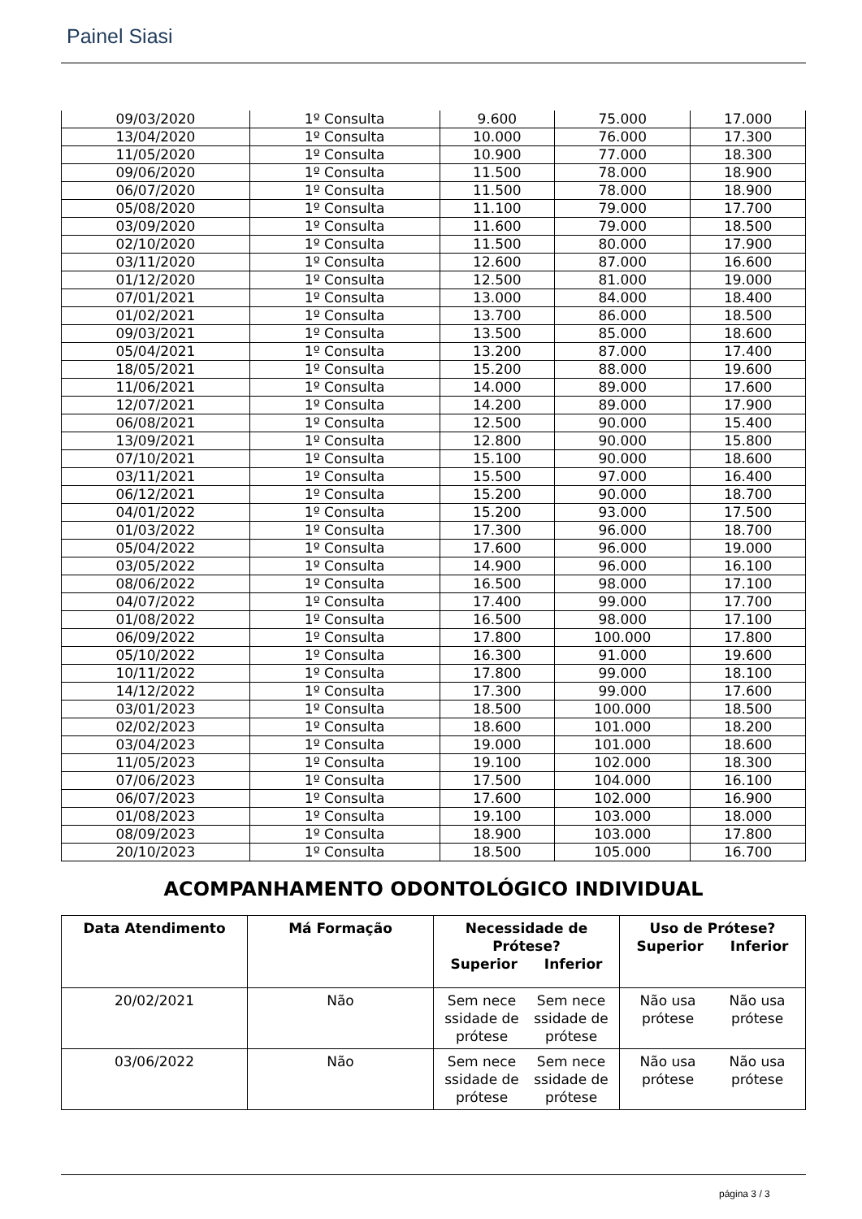Painel Siasi
| 09/03/2020 | 1º Consulta | 9.600 | 75.000 | 17.000 |
| 13/04/2020 | 1º Consulta | 10.000 | 76.000 | 17.300 |
| 11/05/2020 | 1º Consulta | 10.900 | 77.000 | 18.300 |
| 09/06/2020 | 1º Consulta | 11.500 | 78.000 | 18.900 |
| 06/07/2020 | 1º Consulta | 11.500 | 78.000 | 18.900 |
| 05/08/2020 | 1º Consulta | 11.100 | 79.000 | 17.700 |
| 03/09/2020 | 1º Consulta | 11.600 | 79.000 | 18.500 |
| 02/10/2020 | 1º Consulta | 11.500 | 80.000 | 17.900 |
| 03/11/2020 | 1º Consulta | 12.600 | 87.000 | 16.600 |
| 01/12/2020 | 1º Consulta | 12.500 | 81.000 | 19.000 |
| 07/01/2021 | 1º Consulta | 13.000 | 84.000 | 18.400 |
| 01/02/2021 | 1º Consulta | 13.700 | 86.000 | 18.500 |
| 09/03/2021 | 1º Consulta | 13.500 | 85.000 | 18.600 |
| 05/04/2021 | 1º Consulta | 13.200 | 87.000 | 17.400 |
| 18/05/2021 | 1º Consulta | 15.200 | 88.000 | 19.600 |
| 11/06/2021 | 1º Consulta | 14.000 | 89.000 | 17.600 |
| 12/07/2021 | 1º Consulta | 14.200 | 89.000 | 17.900 |
| 06/08/2021 | 1º Consulta | 12.500 | 90.000 | 15.400 |
| 13/09/2021 | 1º Consulta | 12.800 | 90.000 | 15.800 |
| 07/10/2021 | 1º Consulta | 15.100 | 90.000 | 18.600 |
| 03/11/2021 | 1º Consulta | 15.500 | 97.000 | 16.400 |
| 06/12/2021 | 1º Consulta | 15.200 | 90.000 | 18.700 |
| 04/01/2022 | 1º Consulta | 15.200 | 93.000 | 17.500 |
| 01/03/2022 | 1º Consulta | 17.300 | 96.000 | 18.700 |
| 05/04/2022 | 1º Consulta | 17.600 | 96.000 | 19.000 |
| 03/05/2022 | 1º Consulta | 14.900 | 96.000 | 16.100 |
| 08/06/2022 | 1º Consulta | 16.500 | 98.000 | 17.100 |
| 04/07/2022 | 1º Consulta | 17.400 | 99.000 | 17.700 |
| 01/08/2022 | 1º Consulta | 16.500 | 98.000 | 17.100 |
| 06/09/2022 | 1º Consulta | 17.800 | 100.000 | 17.800 |
| 05/10/2022 | 1º Consulta | 16.300 | 91.000 | 19.600 |
| 10/11/2022 | 1º Consulta | 17.800 | 99.000 | 18.100 |
| 14/12/2022 | 1º Consulta | 17.300 | 99.000 | 17.600 |
| 03/01/2023 | 1º Consulta | 18.500 | 100.000 | 18.500 |
| 02/02/2023 | 1º Consulta | 18.600 | 101.000 | 18.200 |
| 03/04/2023 | 1º Consulta | 19.000 | 101.000 | 18.600 |
| 11/05/2023 | 1º Consulta | 19.100 | 102.000 | 18.300 |
| 07/06/2023 | 1º Consulta | 17.500 | 104.000 | 16.100 |
| 06/07/2023 | 1º Consulta | 17.600 | 102.000 | 16.900 |
| 01/08/2023 | 1º Consulta | 19.100 | 103.000 | 18.000 |
| 08/09/2023 | 1º Consulta | 18.900 | 103.000 | 17.800 |
| 20/10/2023 | 1º Consulta | 18.500 | 105.000 | 16.700 |
ACOMPANHAMENTO ODONTOLÓGICO INDIVIDUAL
| Data Atendimento | Má Formação | Necessidade de Prótese? Superior Inferior | Uso de Prótese? Superior Inferior |
| --- | --- | --- | --- |
| 20/02/2021 | Não | Sem nece ssidade de prótese Sem nece ssidade de prótese | Não usa prótese Não usa prótese |
| 03/06/2022 | Não | Sem nece ssidade de prótese Sem nece ssidade de prótese | Não usa prótese Não usa prótese |
página 3 / 3